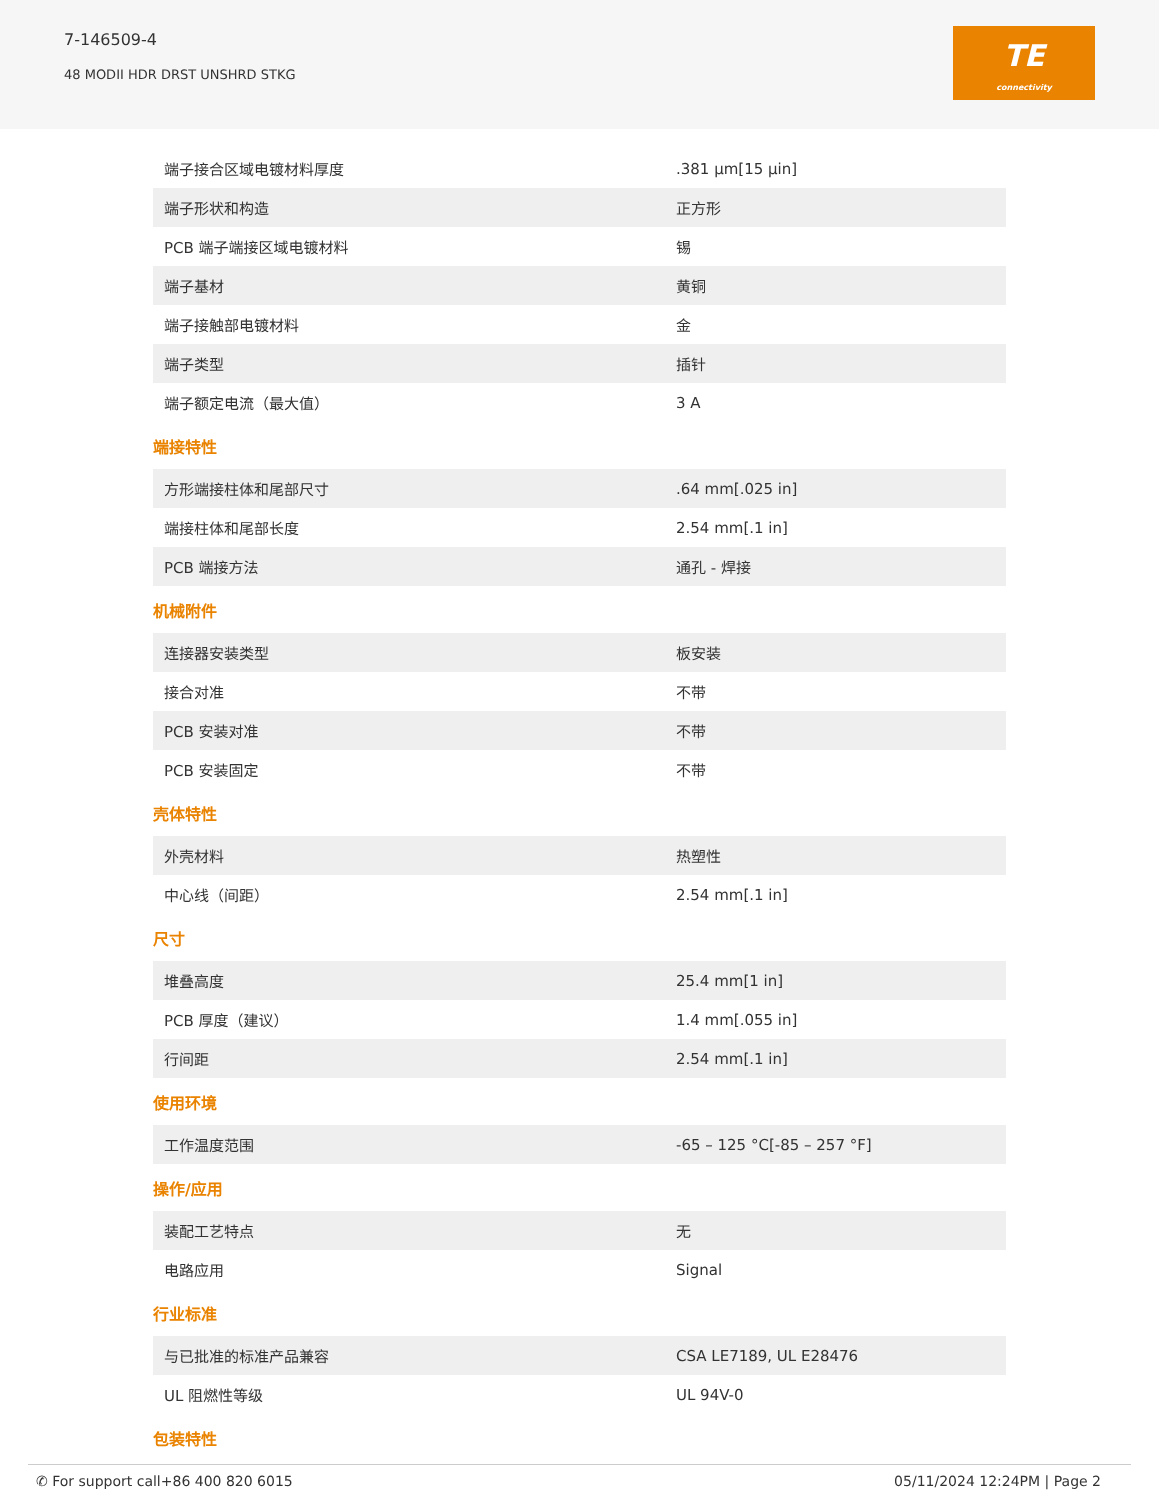7-146509-4
48 MODII HDR DRST UNSHRD STKG
TE
connectivity
| 端子接合区域电镀材料厚度 | .381 µm[15 µin] |
| 端子形状和构造 | 正方形 |
| PCB 端子端接区域电镀材料 | 锡 |
| 端子基材 | 黄铜 |
| 端子接触部电镀材料 | 金 |
| 端子类型 | 插针 |
| 端子额定电流（最大值） | 3 A |
端接特性
| 方形端接柱体和尾部尺寸 | .64 mm[.025 in] |
| 端接柱体和尾部长度 | 2.54 mm[.1 in] |
| PCB 端接方法 | 通孔 - 焊接 |
机械附件
| 连接器安装类型 | 板安装 |
| 接合对准 | 不带 |
| PCB 安装对准 | 不带 |
| PCB 安装固定 | 不带 |
壳体特性
| 外壳材料 | 热塑性 |
| 中心线（间距） | 2.54 mm[.1 in] |
尺寸
| 堆叠高度 | 25.4 mm[1 in] |
| PCB 厚度（建议） | 1.4 mm[.055 in] |
| 行间距 | 2.54 mm[.1 in] |
使用环境
| 工作温度范围 | -65 – 125 °C[-85 – 257 °F] |
操作/应用
| 装配工艺特点 | 无 |
| 电路应用 | Signal |
行业标准
| 与已批准的标准产品兼容 | CSA LE7189, UL E28476 |
| UL 阻燃性等级 | UL 94V-0 |
包装特性
✆ For support call+86 400 820 6015 05/11/2024 12:24PM | Page 2